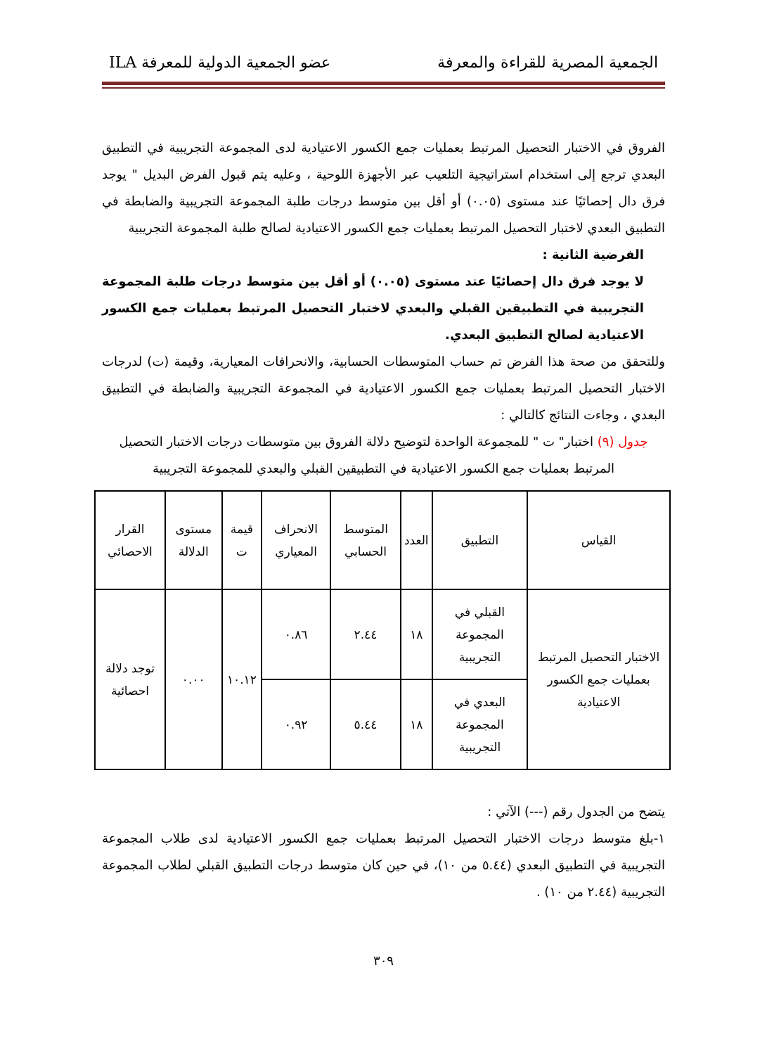الجمعية المصرية للقراءة والمعرفة عضو الجمعية الدولية للمعرفة ILA
الفروق في الاختبار التحصيل المرتبط بعمليات جمع الكسور الاعتيادية لدى المجموعة التجريبية في التطبيق البعدي ترجع إلى استخدام استراتيجية التلعيب عبر الأجهزة اللوحية ، وعليه يتم قبول الفرض البديل " يوجد فرق دال إحصائيًا عند مستوى (٠.٠٥) أو أقل بين متوسط درجات طلبة المجموعة التجريبية والضابطة في التطبيق البعدي لاختبار التحصيل المرتبط بعمليات جمع الكسور الاعتيادية لصالح طلبة المجموعة التجريبية
الفرضية الثانية :
لا يوجد فرق دال إحصائيًا عند مستوى (٠.٠٥) أو أقل بين متوسط درجات طلبة المجموعة التجريبية في التطبيقين القبلي والبعدي لاختبار التحصيل المرتبط بعمليات جمع الكسور الاعتيادية لصالح التطبيق البعدي.
وللتحقق من صحة هذا الفرض تم حساب المتوسطات الحسابية، والانحرافات المعيارية، وقيمة (ت) لدرجات الاختبار التحصيل المرتبط بعمليات جمع الكسور الاعتيادية في المجموعة التجريبية والضابطة في التطبيق البعدي ، وجاءت النتائج كالتالي :
جدول (٩) اختبار" ت " للمجموعة الواحدة لتوضيح دلالة الفروق بين متوسطات درجات الاختبار التحصيل المرتبط بعمليات جمع الكسور الاعتيادية في التطبيقين القبلي والبعدي للمجموعة التجريبية
| القياس | التطبيق | العدد | المتوسط الحسابي | الانحراف المعياري | قيمة ت | مستوى الدلالة | القرار الاحصائي |
| الاختبار التحصيل المرتبط بعمليات جمع الكسور الاعتيادية | القبلي في المجموعة التجريبية | ١٨ | ٢.٤٤ | ٠.٨٦ | ١٠.١٢ | ٠.٠٠ | توجد دلالة احصائية |
| | البعدي في المجموعة التجريبية | ١٨ | ٥.٤٤ | ٠.٩٢ | | | |
يتضح من الجدول رقم (---) الآتي :
١-بلغ متوسط درجات الاختبار التحصيل المرتبط بعمليات جمع الكسور الاعتيادية لدى طلاب المجموعة التجريبية في التطبيق البعدي (٥.٤٤ من ١٠)، في حين كان متوسط درجات التطبيق القبلي لطلاب المجموعة التجريبية (٢.٤٤ من ١٠) .
٣٠٩